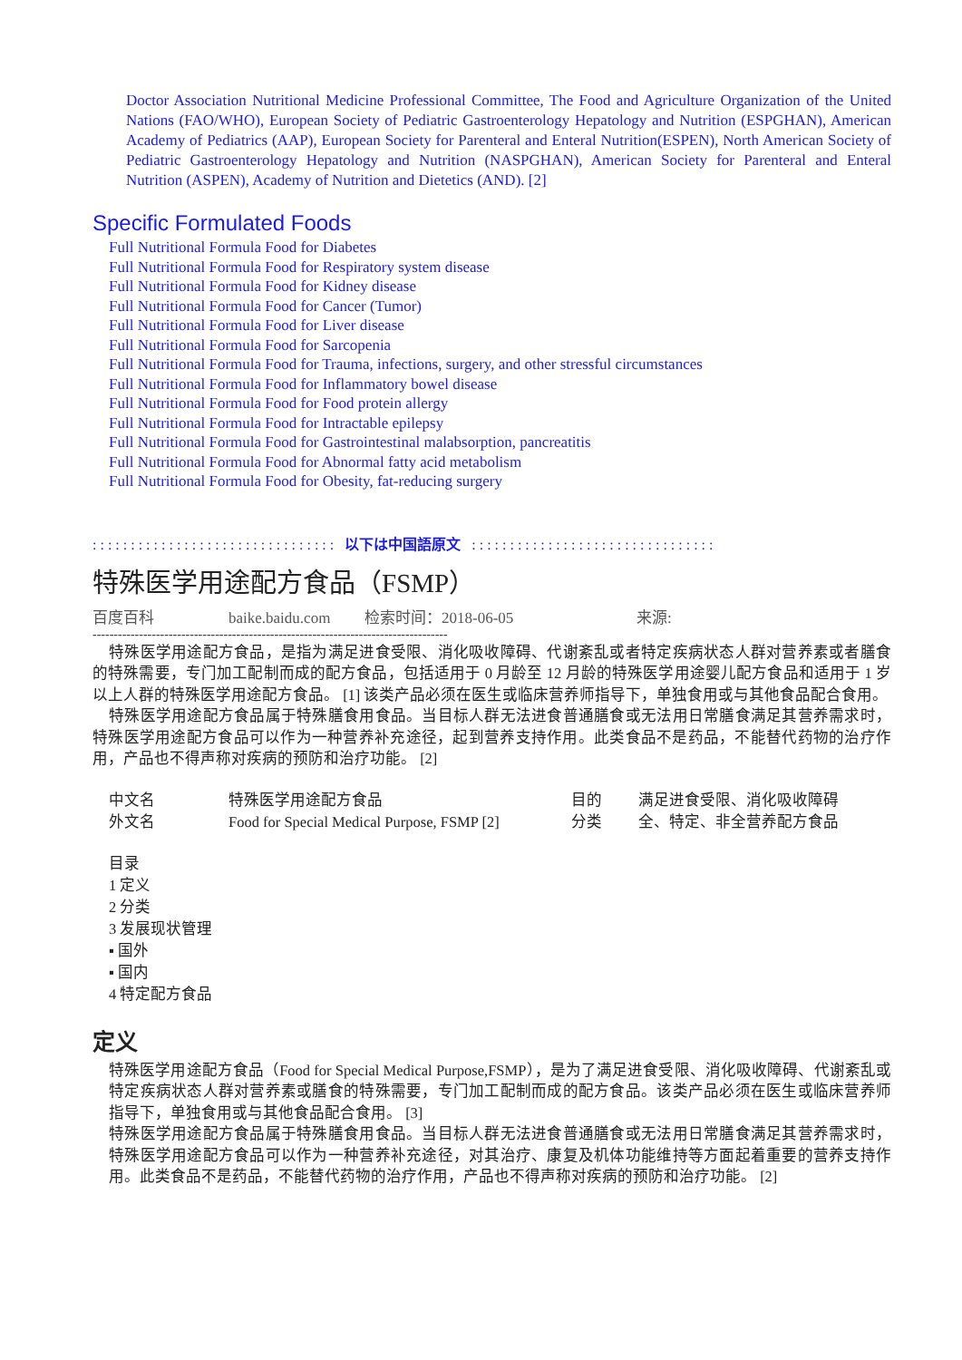Doctor Association Nutritional Medicine Professional Committee, The Food and Agriculture Organization of the United Nations (FAO/WHO), European Society of Pediatric Gastroenterology Hepatology and Nutrition (ESPGHAN), American Academy of Pediatrics (AAP), European Society for Parenteral and Enteral Nutrition(ESPEN), North American Society of Pediatric Gastroenterology Hepatology and Nutrition (NASPGHAN), American Society for Parenteral and Enteral Nutrition (ASPEN), Academy of Nutrition and Dietetics (AND). [2]
Specific Formulated Foods
Full Nutritional Formula Food for Diabetes
Full Nutritional Formula Food for Respiratory system disease
Full Nutritional Formula Food for Kidney disease
Full Nutritional Formula Food for Cancer (Tumor)
Full Nutritional Formula Food for Liver disease
Full Nutritional Formula Food for Sarcopenia
Full Nutritional Formula Food for Trauma, infections, surgery, and other stressful circumstances
Full Nutritional Formula Food for Inflammatory bowel disease
Full Nutritional Formula Food for Food protein allergy
Full Nutritional Formula Food for Intractable epilepsy
Full Nutritional Formula Food for Gastrointestinal malabsorption, pancreatitis
Full Nutritional Formula Food for Abnormal fatty acid metabolism
Full Nutritional Formula Food for Obesity, fat-reducing surgery
: : : : : : : : : : : : : : : : : : : : : : : : : : : : : : : : 以下は中国語原文 : : : : : : : : : : : : : : : : : : : : : : : : : : : : : : : :
特殊医学用途配方食品（FSMP）
百度百科 baike.baidu.com 检索时间：2018-06-05 来源:
------------------------------------------------------------------------------------
特殊医学用途配方食品，是指为满足进食受限、消化吸收障碍、代谢紊乱或者特定疾病状态人群对营养素或者膳食的特殊需要，专门加工配制而成的配方食品，包括适用于 0 月龄至 12 月龄的特殊医学用途婴儿配方食品和适用于 1 岁以上人群的特殊医学用途配方食品。 [1] 该类产品必须在医生或临床营养师指导下，单独食用或与其他食品配合食用。
特殊医学用途配方食品属于特殊膳食用食品。当目标人群无法进食普通膳食或无法用日常膳食满足其营养需求时，特殊医学用途配方食品可以作为一种营养补充途径，起到营养支持作用。此类食品不是药品，不能替代药物的治疗作用，产品也不得声称对疾病的预防和治疗功能。 [2]
| 中文名 | 特殊医学用途配方食品 | 目的 | 满足进食受限、消化吸收障碍 |
| 外文名 | Food for Special Medical Purpose, FSMP [2] | 分类 | 全、特定、非全营养配方食品 |
目录
1 定义
2 分类
3 发展现状管理
▪ 国外
▪ 国内
4 特定配方食品
定义
特殊医学用途配方食品（Food for Special Medical Purpose,FSMP），是为了满足进食受限、消化吸收障碍、代谢紊乱或特定疾病状态人群对营养素或膳食的特殊需要，专门加工配制而成的配方食品。该类产品必须在医生或临床营养师指导下，单独食用或与其他食品配合食用。 [3]
特殊医学用途配方食品属于特殊膳食用食品。当目标人群无法进食普通膳食或无法用日常膳食满足其营养需求时，特殊医学用途配方食品可以作为一种营养补充途径，对其治疗、康复及机体功能维持等方面起着重要的营养支持作用。此类食品不是药品，不能替代药物的治疗作用，产品也不得声称对疾病的预防和治疗功能。 [2]